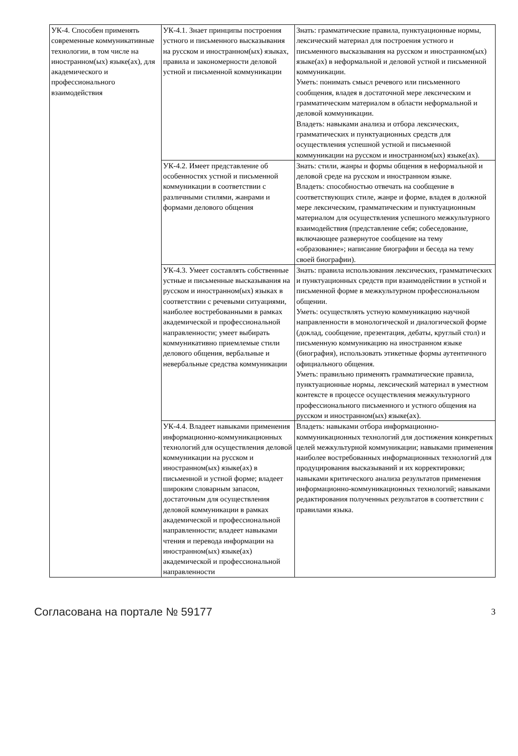| УК-4. Способен применять современные коммуникативные технологии, в том числе на иностранном(ых) языке(ах), для академического и профессионального взаимодействия | УК-4.1. Знает принципы построения устного и письменного высказывания на русском и иностранном(ых) языках, правила и закономерности деловой устной и письменной коммуникации | Знать: грамматические правила, пунктуационные нормы, лексический материал для построения устного и письменного высказывания на русском и иностранном(ых) языке(ах) в неформальной и деловой устной и письменной коммуникации. Уметь: понимать смысл речевого или письменного сообщения, владея в достаточной мере лексическим и грамматическим материалом в области неформальной и деловой коммуникации. Владеть: навыками анализа и отбора лексических, грамматических и пунктуационных средств для осуществления успешной устной и письменной коммуникации на русском и иностранном(ых) языке(ах). |
| | УК-4.2. Имеет представление об особенностях устной и письменной коммуникации в соответствии с различными стилями, жанрами и формами делового общения | Знать: стили, жанры и формы общения в неформальной и деловой среде на русском и иностранном языке. Владеть: способностью отвечать на сообщение в соответствующих стиле, жанре и форме, владея в должной мере лексическим, грамматическим и пунктуационным материалом для осуществления успешного межкультурного взаимодействия (представление себя; собеседование, включающее развернутое сообщение на тему «образование»; написание биографии и беседа на тему своей биографии). |
| | УК-4.3. Умеет составлять собственные устные и письменные высказывания на русском и иностранном(ых) языках в соответствии с речевыми ситуациями, наиболее востребованными в рамках академической и профессиональной направленности; умеет выбирать коммуникативно приемлемые стили делового общения, вербальные и невербальные средства коммуникации | Знать: правила использования лексических, грамматических и пунктуационных средств при взаимодействии в устной и письменной форме в межкультурном профессиональном общении. Уметь: осуществлять устную коммуникацию научной направленности в монологической и диалогической форме (доклад, сообщение, презентация, дебаты, круглый стол) и письменную коммуникацию на иностранном языке (биография), использовать этикетные формы аутентичного официального общения. Уметь: правильно применять грамматические правила, пунктуационные нормы, лексический материал в уместном контексте в процессе осуществления межкультурного профессионального письменного и устного общения на русском и иностранном(ых) языке(ах). |
| | УК-4.4. Владеет навыками применения информационно-коммуникационных технологий для осуществления деловой коммуникации на русском и иностранном(ых) языке(ах) в письменной и устной форме; владеет широким словарным запасом, достаточным для осуществления деловой коммуникации в рамках академической и профессиональной направленности; владеет навыками чтения и перевода информации на иностранном(ых) языке(ах) академической и профессиональной направленности | Владеть: навыками отбора информационно-коммуникационных технологий для достижения конкретных целей межкультурной коммуникации; навыками применения наиболее востребованных информационных технологий для продуцирования высказываний и их корректировки; навыками критического анализа результатов применения информационно-коммуникационных технологий; навыками редактирования полученных результатов в соответствии с правилами языка. |
Согласована на портале № 59177 3